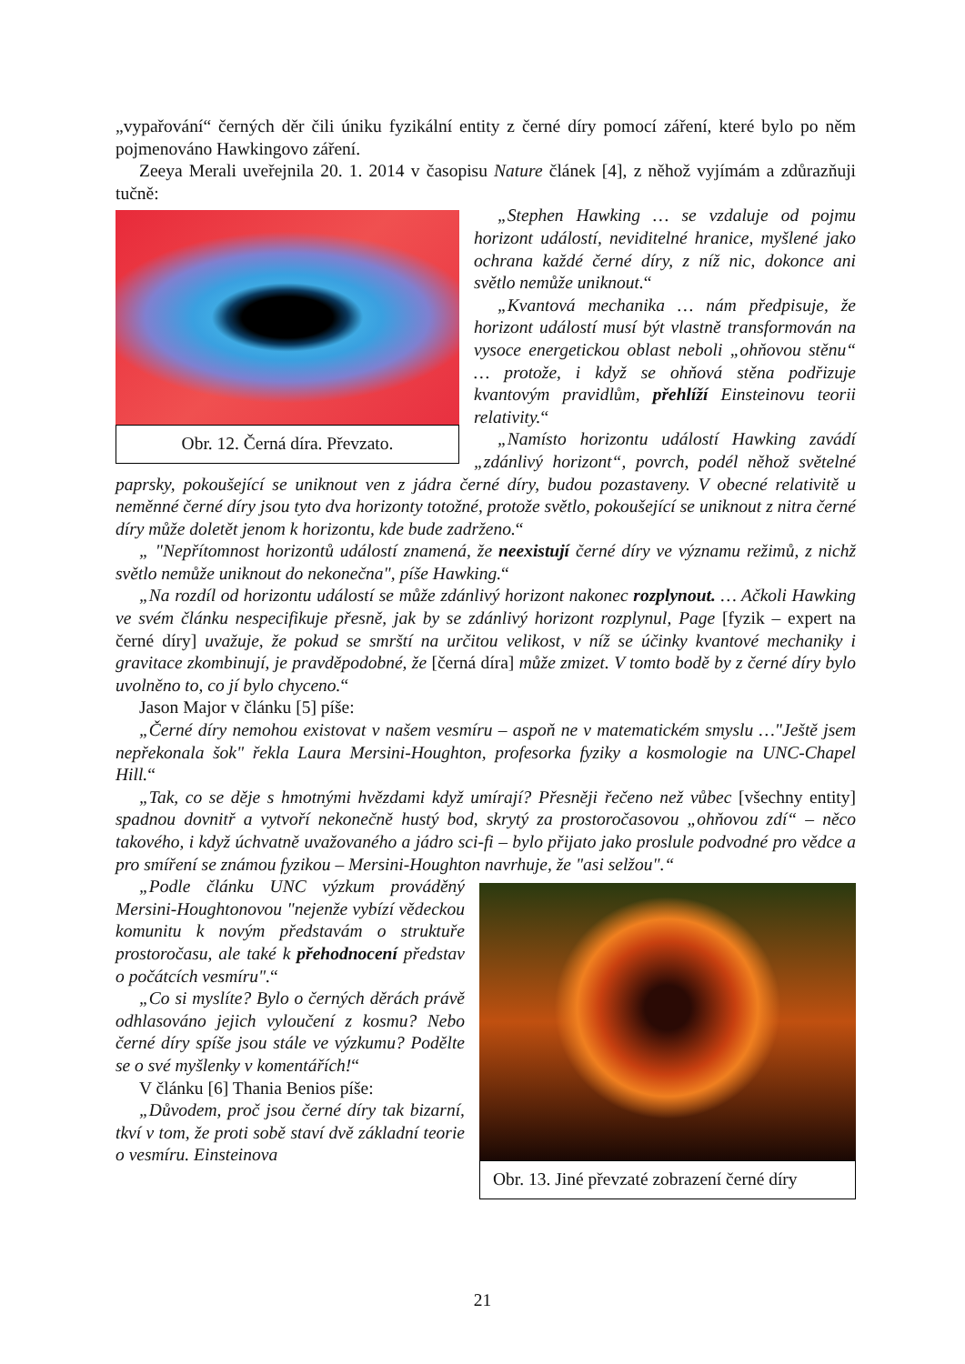„vypařování“ černých děr čili úniku fyzikální entity z černé díry pomocí záření, které bylo po něm pojmenováno Hawkingovo záření.
Zeeya Merali uveřejnila 20. 1. 2014 v časopisu Nature článek [4], z něhož vyjímám a zdůrazňuji tučně:
Obr. 12. Černá díra. Převzato.
„Stephen Hawking … se vzdaluje od pojmu horizont událostí, neviditelné hranice, myšlené jako ochrana každé černé díry, z níž nic, dokonce ani světlo nemůže uniknout.“
„Kvantová mechanika … nám předpisuje, že horizont událostí musí být vlastně transformován na vysoce energetickou oblast neboli „ohňovou stěnu“ … protože, i když se ohňová stěna podřizuje kvantovým pravidlům, přehlíží Einsteinovu teorii relativity.“
„Namísto horizontu událostí Hawking zavádí „zdánlivý horizont“, povrch, podél něhož světelné paprsky, pokoušející se uniknout ven z jádra černé díry, budou pozastaveny. V obecné relativitě u neměnné černé díry jsou tyto dva horizonty totožné, protože světlo, pokoušející se uniknout z nitra černé díry může doletět jenom k horizontu, kde bude zadrženo.“
„ "Nepřítomnost horizontů událostí znamená, že neexistují černé díry ve významu režimů, z nichž světlo nemůže uniknout do nekonečna", píše Hawking.“
„Na rozdíl od horizontu událostí se může zdánlivý horizont nakonec rozplynout. … Ačkoli Hawking ve svém článku nespecifikuje přesně, jak by se zdánlivý horizont rozplynul, Page [fyzik – expert na černé díry] uvažuje, že pokud se smrští na určitou velikost, v níž se účinky kvantové mechaniky i gravitace zkombinují, je pravděpodobné, že [černá díra] může zmizet. V tomto bodě by z černé díry bylo uvolněno to, co jí bylo chyceno.“
Jason Major v článku [5] píše:
„Černé díry nemohou existovat v našem vesmíru – aspoň ne v matematickém smyslu …"Ještě jsem nepřekonala šok" řekla Laura Mersini-Houghton, profesorka fyziky a kosmologie na UNC-Chapel Hill.“
„Tak, co se děje s hmotnými hvězdami když umírají? Přesněji řečeno než vůbec [všechny entity] spadnou dovnitř a vytvoří nekonečně hustý bod, skrytý za prostoročasovou „ohňovou zdí“ – něco takového, i když úchvatně uvažovaného a jádro sci-fi – bylo přijato jako proslule podvodné pro vědce a pro smíření se známou fyzikou – Mersini-Houghton navrhuje, že "asi selžou".“
Obr. 13. Jiné převzaté zobrazení černé díry
„Podle článku UNC výzkum prováděný Mersini-Houghtonovou "nejenže vybízí vědeckou komunitu k novým představám o struktuře prostoročasu, ale také k přehodnocení představ o počátcích vesmíru".“
„Co si myslíte? Bylo o černých děrách právě odhlasováno jejich vyloučení z kosmu? Nebo černé díry spíše jsou stále ve výzkumu? Podělte se o své myšlenky v komentářích!“
V článku [6] Thania Benios píše:
„Důvodem, proč jsou černé díry tak bizarní, tkví v tom, že proti sobě staví dvě základní teorie o vesmíru. Einsteinova
21